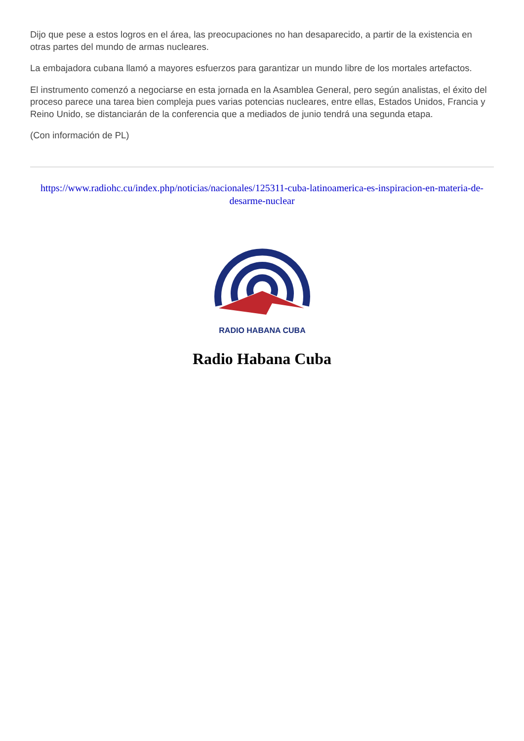Dijo que pese a estos logros en el área, las preocupaciones no han desaparecido, a partir de la existencia en otras partes del mundo de armas nucleares.
La embajadora cubana llamó a mayores esfuerzos para garantizar un mundo libre de los mortales artefactos.
El instrumento comenzó a negociarse en esta jornada en la Asamblea General, pero según analistas, el éxito del proceso parece una tarea bien compleja pues varias potencias nucleares, entre ellas, Estados Unidos, Francia y Reino Unido, se distanciarán de la conferencia que a mediados de junio tendrá una segunda etapa.
(Con información de PL)
https://www.radiohc.cu/index.php/noticias/nacionales/125311-cuba-latinoamerica-es-inspiracion-en-materia-de-desarme-nuclear
RADIO HABANA CUBA
Radio Habana Cuba